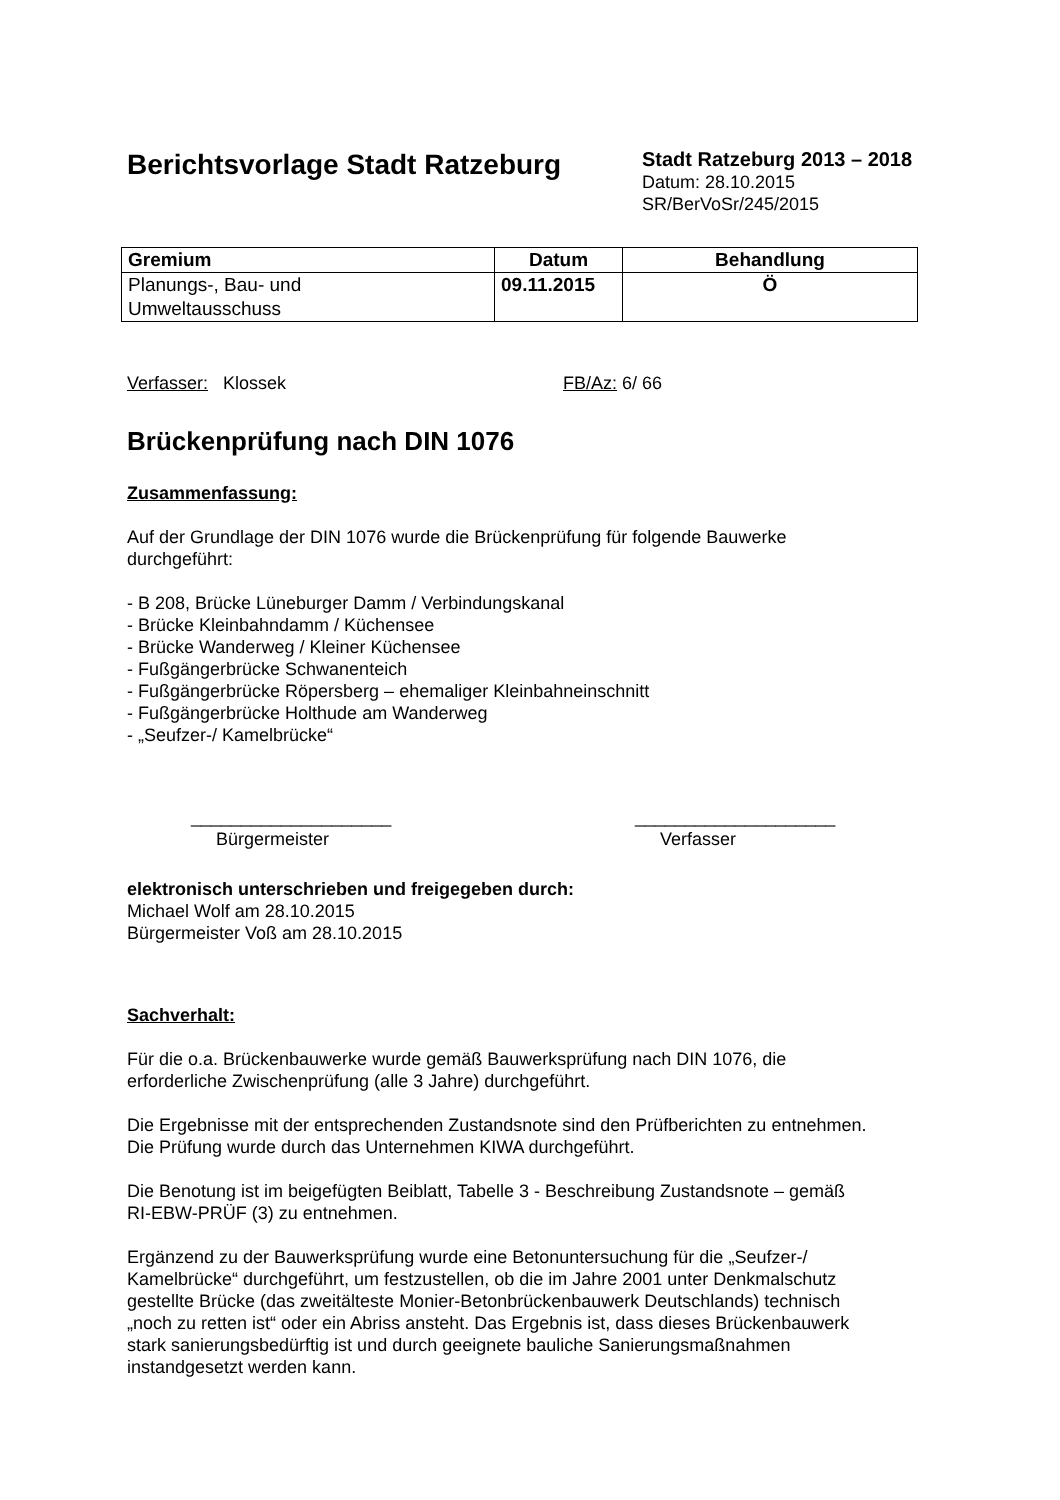Berichtsvorlage Stadt Ratzeburg
Stadt Ratzeburg 2013 – 2018
Datum: 28.10.2015
SR/BerVoSr/245/2015
| Gremium | Datum | Behandlung |
| --- | --- | --- |
| Planungs-, Bau- und Umweltausschuss | 09.11.2015 | Ö |
Verfasser: Klossek FB/Az: 6/ 66
Brückenprüfung nach DIN 1076
Zusammenfassung:
Auf der Grundlage der DIN 1076 wurde die Brückenprüfung für folgende Bauwerke
durchgeführt:
- B 208, Brücke Lüneburger Damm / Verbindungskanal
- Brücke Kleinbahndamm / Küchensee
- Brücke Wanderweg / Kleiner Küchensee
- Fußgängerbrücke Schwanenteich
- Fußgängerbrücke Röpersberg – ehemaliger Kleinbahneinschnitt
- Fußgängerbrücke Holthude am Wanderweg
- „Seufzer-/ Kamelbrücke“
____________________
Bürgermeister
____________________
Verfasser
elektronisch unterschrieben und freigegeben durch:
Michael Wolf am 28.10.2015
Bürgermeister Voß am 28.10.2015
Sachverhalt:
Für die o.a. Brückenbauwerke wurde gemäß Bauwerksprüfung nach DIN 1076, die
erforderliche Zwischenprüfung (alle 3 Jahre) durchgeführt.
Die Ergebnisse mit der entsprechenden Zustandsnote sind den Prüfberichten zu entnehmen.
Die Prüfung wurde durch das Unternehmen KIWA durchgeführt.
Die Benotung ist im beigefügten Beiblatt, Tabelle 3 - Beschreibung Zustandsnote – gemäß
RI-EBW-PRÜF (3) zu entnehmen.
Ergänzend zu der Bauwerksprüfung wurde eine Betonuntersuchung für die „Seufzer-/
Kamelbrücke“ durchgeführt, um festzustellen, ob die im Jahre 2001 unter Denkmalschutz
gestellte Brücke (das zweitälteste Monier-Betonbrückenbauwerk Deutschlands) technisch
„noch zu retten ist“ oder ein Abriss ansteht. Das Ergebnis ist, dass dieses Brückenbauwerk
stark sanierungsbedürftig ist und durch geeignete bauliche Sanierungsmaßnahmen
instandgesetzt werden kann.